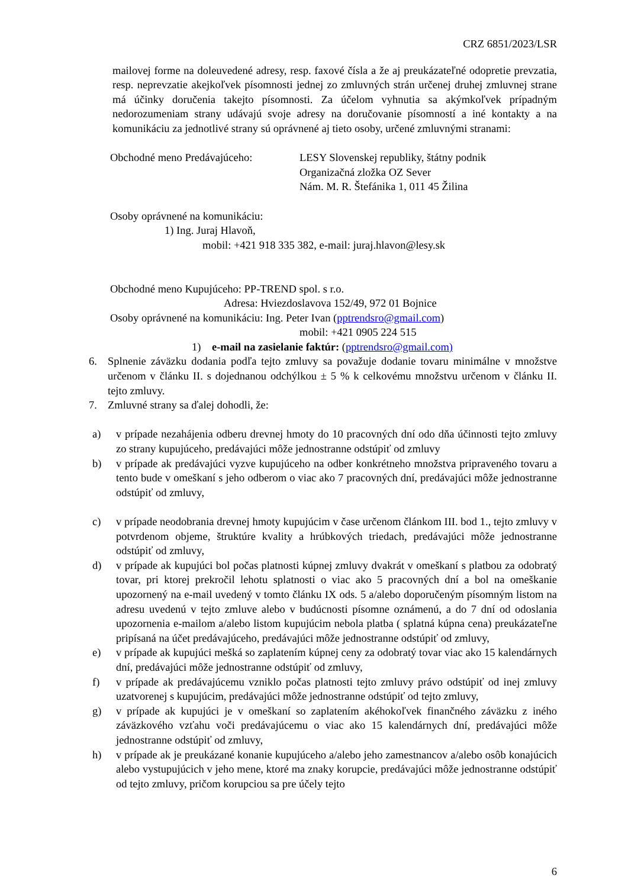CRZ 6851/2023/LSR
mailovej forme na doleuvedené adresy, resp. faxové čísla a že aj preukázateľné odopretie prevzatia, resp. neprevzatie akejkoľvek písomnosti jednej zo zmluvných strán určenej druhej zmluvnej strane má účinky doručenia takejto písomnosti. Za účelom vyhnutia sa akýmkoľvek prípadným nedorozumeniam strany udávajú svoje adresy na doručovanie písomností a iné kontakty a na komunikáciu za jednotlivé strany sú oprávnené aj tieto osoby, určené zmluvnými stranami:
Obchodné meno Predávajúceho: LESY Slovenskej republiky, štátny podnik
Organizačná zložka OZ Sever
Nám. M. R. Štefánika 1, 011 45 Žilina
Osoby oprávnené na komunikáciu:
1) Ing. Juraj Hlavoň,
mobil: +421 918 335 382, e-mail: juraj.hlavon@lesy.sk
Obchodné meno Kupujúceho: PP-TREND spol. s r.o.
Adresa: Hviezdoslavova 152/49, 972 01 Bojnice
Osoby oprávnené na komunikáciu: Ing. Peter Ivan (pptrendsro@gmail.com)
mobil: +421 0905 224 515
1) e-mail na zasielanie faktúr: (pptrendsro@gmail.com)
6. Splnenie záväzku dodania podľa tejto zmluvy sa považuje dodanie tovaru minimálne v množstve určenom v článku II. s dojednanou odchýlkou ± 5 % k celkovému množstvu určenom v článku II. tejto zmluvy.
7. Zmluvné strany sa ďalej dohodli, že:
a) v prípade nezahájenia odberu drevnej hmoty do 10 pracovných dní odo dňa účinnosti tejto zmluvy zo strany kupujúceho, predávajúci môže jednostranne odstúpiť od zmluvy
b) v prípade ak predávajúci vyzve kupujúceho na odber konkrétneho množstva pripraveného tovaru a tento bude v omeškaní s jeho odberom o viac ako 7 pracovných dní, predávajúci môže jednostranne odstúpiť od zmluvy,
c) v prípade neodobrania drevnej hmoty kupujúcim v čase určenom článkom III. bod 1., tejto zmluvy v potvrdenom objeme, štruktúre kvality a hrúbkových triedach, predávajúci môže jednostranne odstúpiť od zmluvy,
d) v prípade ak kupujúci bol počas platnosti kúpnej zmluvy dvakrát v omeškaní s platbou za odobratý tovar, pri ktorej prekročil lehotu splatnosti o viac ako 5 pracovných dní a bol na omeškanie upozornený na e-mail uvedený v tomto článku IX ods. 5 a/alebo doporučeným písomným listom na adresu uvedenú v tejto zmluve alebo v budúcnosti písomne oznámenú, a do 7 dní od odoslania upozornenia e-mailom a/alebo listom kupujúcim nebola platba ( splatná kúpna cena) preukázateľne pripísaná na účet predávajúceho, predávajúci môže jednostranne odstúpiť od zmluvy,
e) v prípade ak kupujúci mešká so zaplatením kúpnej ceny za odobratý tovar viac ako 15 kalendárnych dní, predávajúci môže jednostranne odstúpiť od zmluvy,
f) v prípade ak predávajúcemu vzniklo počas platnosti tejto zmluvy právo odstúpiť od inej zmluvy uzatvorenej s kupujúcim, predávajúci môže jednostranne odstúpiť od tejto zmluvy,
g) v prípade ak kupujúci je v omeškaní so zaplatením akéhokoľvek finančného záväzku z iného záväzkového vzťahu voči predávajúcemu o viac ako 15 kalendárnych dní, predávajúci môže jednostranne odstúpiť od zmluvy,
h) v prípade ak je preukázané konanie kupujúceho a/alebo jeho zamestnancov a/alebo osôb konajúcich alebo vystupujúcich v jeho mene, ktoré ma znaky korupcie, predávajúci môže jednostranne odstúpiť od tejto zmluvy, pričom korupciou sa pre účely tejto
6